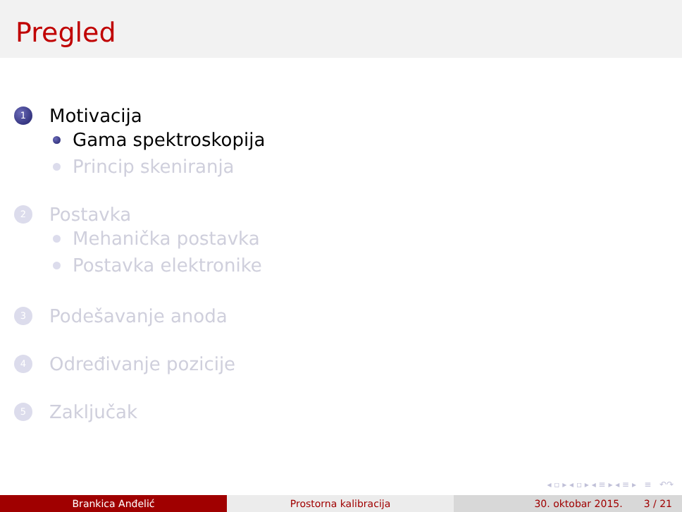Pregled
1
Motivacija
Gama spektroskopija
Princip skeniranja
2
Postavka
Mehanička postavka
Postavka elektronike
3
Podešavanje anoda
4
Određivanje pozicije
5
Zaključak
◂ ▫ ▸ ◂ ▫ ▸ ◂ ≡ ▸ ◂ ≡ ▸ ≡ ↶↷
Brankica Anđelić Prostorna kalibracija 30. oktobar 2015. 3 / 21